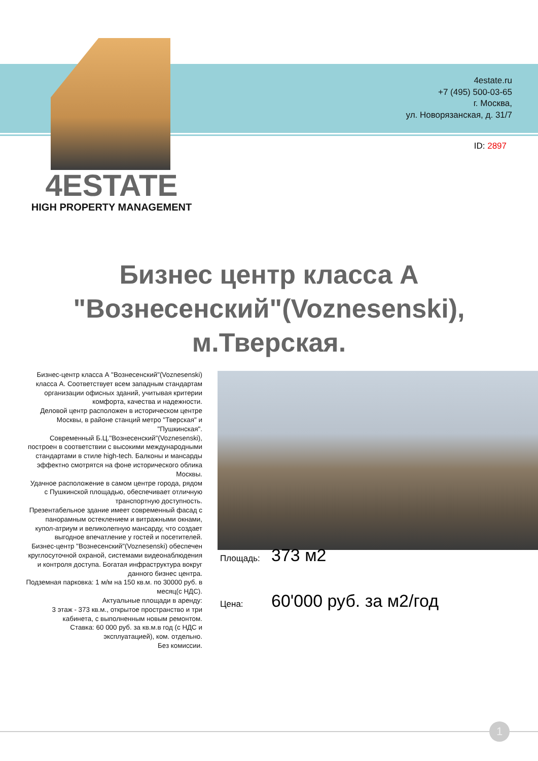4estate.ru
+7 (495) 500-03-65
г. Москва,
ул. Новорязанская, д. 31/7
ID: 2897
4ESTATE
HIGH PROPERTY MANAGEMENT
Бизнес центр класса А "Вознесенский"(Voznesenski), м.Тверская.
Бизнес-центр класса А "Вознесенский"(Voznesenski) класса А. Соответствует всем западным стандартам организации офисных зданий, учитывая критерии комфорта, качества и надежности.
Деловой центр расположен в историческом центре Москвы, в районе станций метро "Тверская" и "Пушкинская".
Современный Б.Ц."Вознесенский"(Voznesenski), построен в соответствии с высокими международными стандартами в стиле high-tech. Балконы и мансарды эффектно смотрятся на фоне исторического облика Москвы.
Удачное расположение в самом центре города, рядом с Пушкинской площадью, обеспечивает отличную транспортную доступность.
Презентабельное здание имеет современный фасад с панорамным остеклением и витражными окнами, купол-атриум и великолепную мансарду, что создает выгодное впечатление у гостей и посетителей.
Бизнес-центр "Вознесенский"(Voznesenski) обеспечен круглосуточной охраной, системами видеонаблюдения и контроля доступа. Богатая инфраструктура вокруг данного бизнес центра.
Подземная парковка: 1 м/м на 150 кв.м. по 30000 руб. в месяц(с НДС).
Актуальные площади в аренду:
3 этаж - 373 кв.м., открытое пространство и три кабинета, с выполненным новым ремонтом.
Ставка: 60 000 руб. за кв.м.в год (с НДС и эксплуатацией), ком. отдельно.
Без комиссии.
Площадь: 373 м2
Цена: 60'000 руб. за м2/год
1